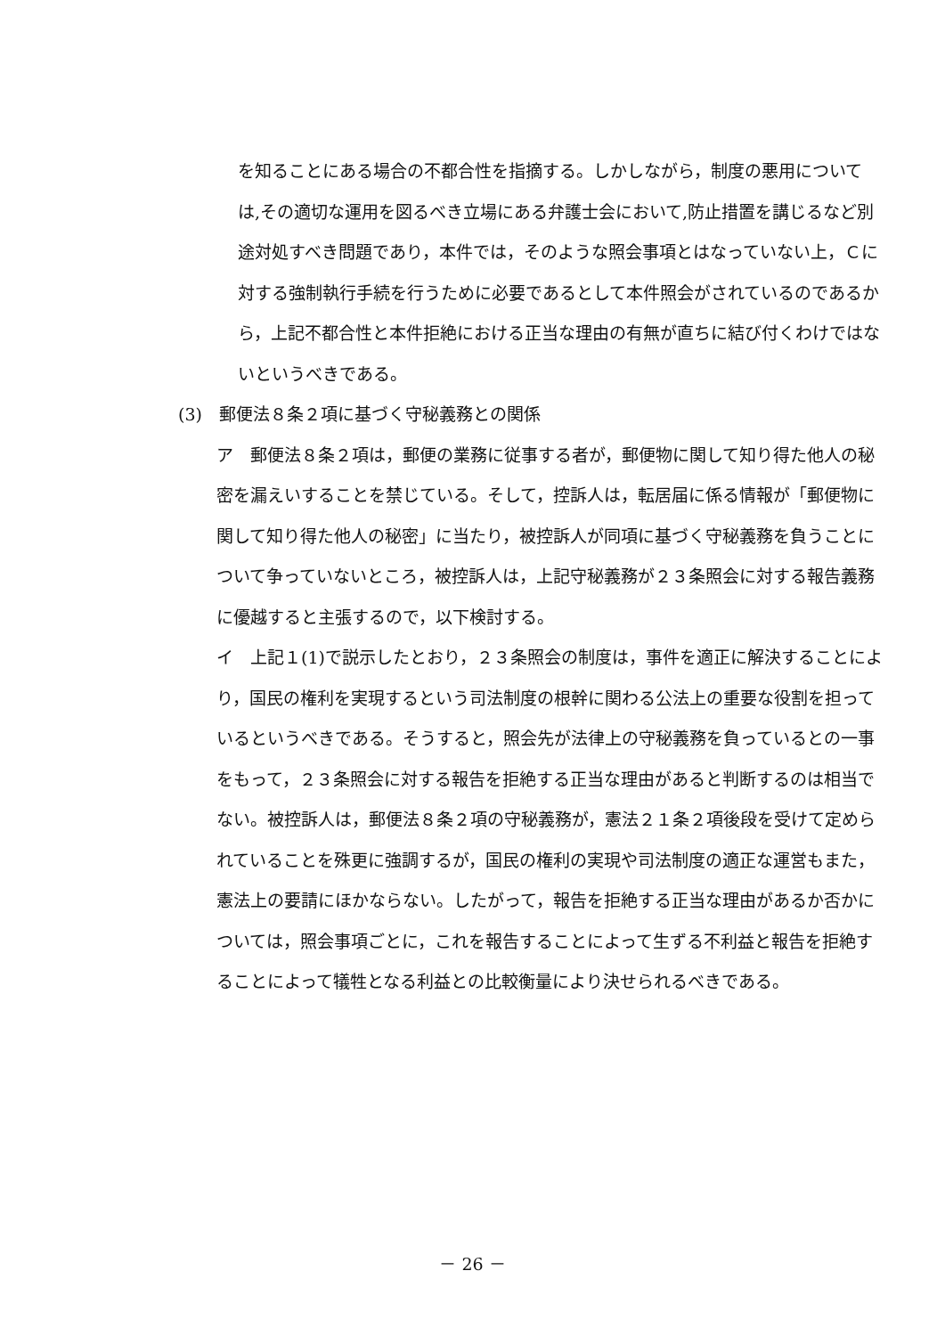を知ることにある場合の不都合性を指摘する。しかしながら，制度の悪用については,その適切な運用を図るべき立場にある弁護士会において,防止措置を講じるなど別途対処すべき問題であり，本件では，そのような照会事項とはなっていない上，Ｃに対する強制執行手続を行うために必要であるとして本件照会がされているのであるから，上記不都合性と本件拒絶における正当な理由の有無が直ちに結び付くわけではないというべきである。
(3)　郵便法８条２項に基づく守秘義務との関係
ア　郵便法８条２項は，郵便の業務に従事する者が，郵便物に関して知り得た他人の秘密を漏えいすることを禁じている。そして，控訴人は，転居届に係る情報が「郵便物に関して知り得た他人の秘密」に当たり，被控訴人が同項に基づく守秘義務を負うことについて争っていないところ，被控訴人は，上記守秘義務が２３条照会に対する報告義務に優越すると主張するので，以下検討する。
イ　上記１(1)で説示したとおり，２３条照会の制度は，事件を適正に解決することにより，国民の権利を実現するという司法制度の根幹に関わる公法上の重要な役割を担っているというべきである。そうすると，照会先が法律上の守秘義務を負っているとの一事をもって，２３条照会に対する報告を拒絶する正当な理由があると判断するのは相当でない。被控訴人は，郵便法８条２項の守秘義務が，憲法２１条２項後段を受けて定められていることを殊更に強調するが，国民の権利の実現や司法制度の適正な運営もまた，憲法上の要請にほかならない。したがって，報告を拒絶する正当な理由があるか否かについては，照会事項ごとに，これを報告することによって生ずる不利益と報告を拒絶することによって犠牲となる利益との比較衡量により決せられるべきである。
－ 26 －